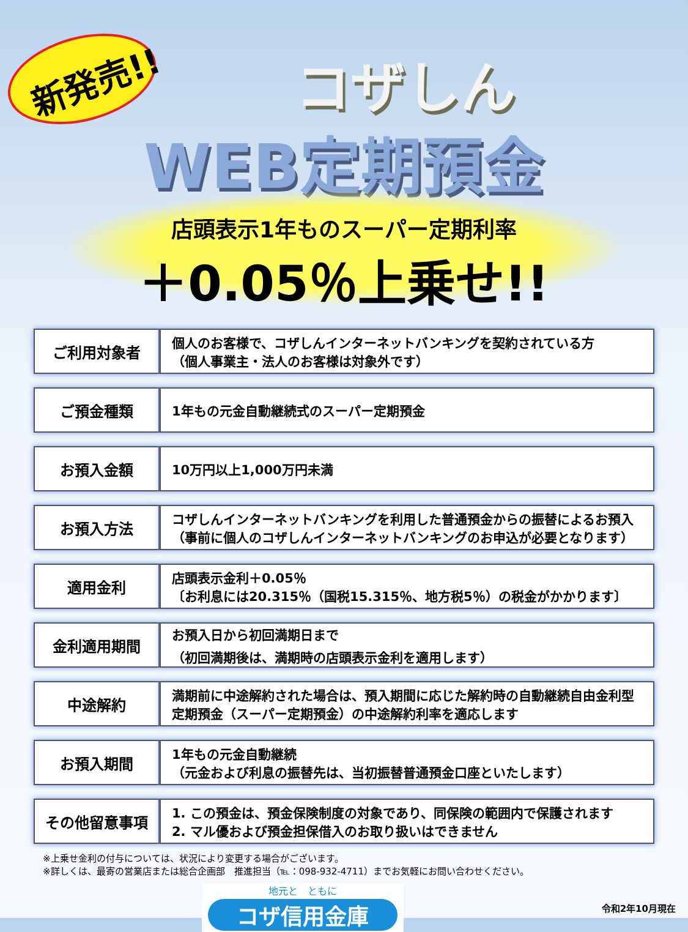新発売!!
コザしん
WEB定期預金
店頭表示1年ものスーパー定期利率
＋0.05％上乗せ!!
| ご利用対象者 | 個人のお客様で、コザしんインターネットバンキングを契約されている方 （個人事業主・法人のお客様は対象外です） |
| ご預金種類 | 1年もの元金自動継続式のスーパー定期預金 |
| お預入金額 | 10万円以上1,000万円未満 |
| お預入方法 | コザしんインターネットバンキングを利用した普通預金からの振替によるお預入 （事前に個人のコザしんインターネットバンキングのお申込が必要となります） |
| 適用金利 | 店頭表示金利＋0.05％ 〔お利息には20.315％（国税15.315％、地方税5％）の税金がかかります〕 |
| 金利適用期間 | お預入日から初回満期日まで （初回満期後は、満期時の店頭表示金利を適用します） |
| 中途解約 | 満期前に中途解約された場合は、預入期間に応じた解約時の自動継続自由金利型定期預金（スーパー定期預金）の中途解約利率を適応します |
| お預入期間 | 1年もの元金自動継続 （元金および利息の振替先は、当初振替普通預金口座といたします） |
| その他留意事項 | 1. この預金は、預金保険制度の対象であり、同保険の範囲内で保護されます 2. マル優および預金担保借入のお取り扱いはできません |
※上乗せ金利の付与については、状況により変更する場合がございます。
※詳しくは、最寄の営業店または総合企画部　推進担当（℡：098-932-4711）までお気軽にお問い合わせください。
地元と　ともに
コザ信用金庫
令和2年10月現在